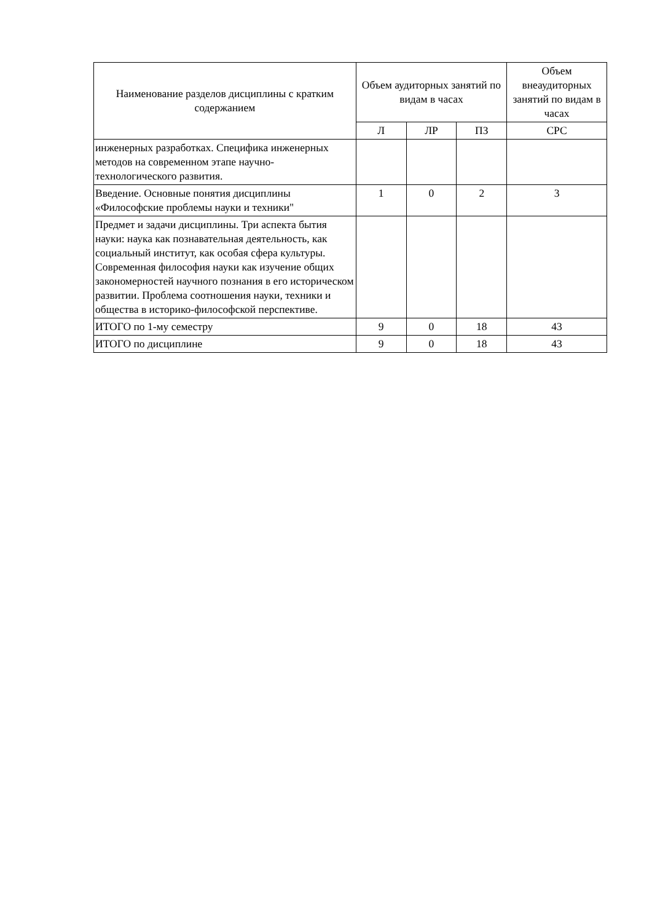| Наименование разделов дисциплины с кратким содержанием | Объем аудиторных занятий по видам в часах | | | Объем внеаудиторных занятий по видам в часах |
| --- | --- | --- | --- | --- |
| | Л | ЛР | ПЗ | СРС |
| инженерных разработках. Специфика инженерных методов на современном этапе научно-технологического развития. | | | | |
| Введение. Основные понятия дисциплины «Философские проблемы науки и техники" | 1 | 0 | 2 | 3 |
| Предмет и задачи дисциплины. Три аспекта бытия науки: наука как познавательная деятельность, как социальный институт, как особая сфера культуры. Современная философия науки как изучение общих закономерностей научного познания в его историческом развитии. Проблема соотношения науки, техники и общества в историко-философской перспективе. | | | | |
| ИТОГО по 1-му семестру | 9 | 0 | 18 | 43 |
| ИТОГО по дисциплине | 9 | 0 | 18 | 43 |